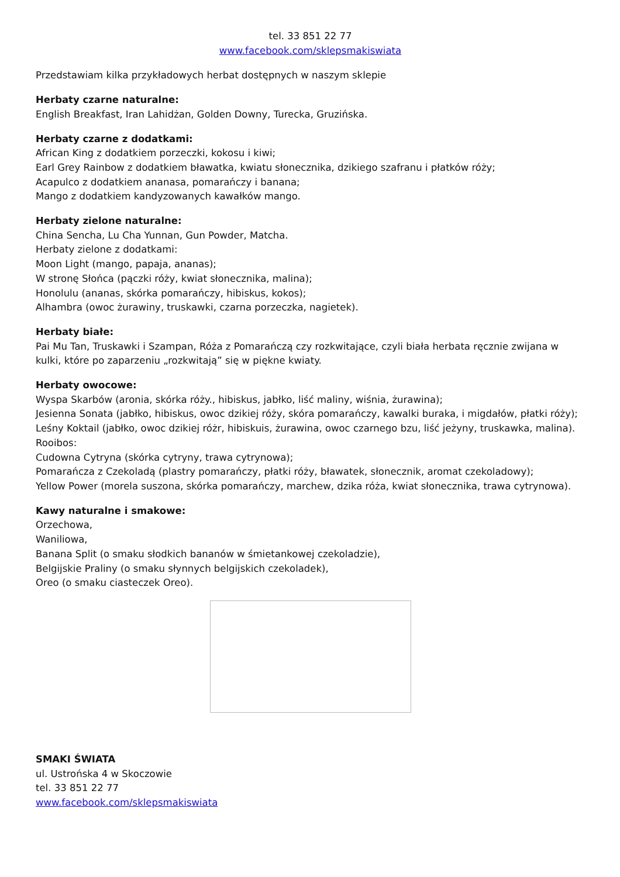tel. 33 851 22 77
www.facebook.com/sklepsmakiswiata
Przedstawiam kilka przykładowych herbat dostępnych w naszym sklepie
Herbaty czarne naturalne:
English Breakfast, Iran Lahidżan, Golden Downy, Turecka, Gruzińska.
Herbaty czarne z dodatkami:
African King z dodatkiem porzeczki, kokosu i kiwi;
Earl Grey Rainbow z dodatkiem bławatka, kwiatu słonecznika, dzikiego szafranu i płatków róży;
Acapulco z dodatkiem ananasa, pomarańczy i banana;
Mango z dodatkiem kandyzowanych kawałków mango.
Herbaty zielone naturalne:
China Sencha, Lu Cha Yunnan, Gun Powder, Matcha.
Herbaty zielone z dodatkami:
Moon Light (mango, papaja, ananas);
W stronę Słońca (pączki róży, kwiat słonecznika, malina);
Honolulu (ananas, skórka pomarańczy, hibiskus, kokos);
Alhambra (owoc żurawiny, truskawki, czarna porzeczka, nagietek).
Herbaty białe:
Pai Mu Tan, Truskawki i Szampan, Róża z Pomarańczą czy rozkwitające, czyli biała herbata ręcznie zwijana w kulki, które po zaparzeniu „rozkwitają” się w piękne kwiaty.
Herbaty owocowe:
Wyspa Skarbów (aronia, skórka róży., hibiskus, jabłko, liść maliny, wiśnia, żurawina);
Jesienna Sonata (jabłko, hibiskus, owoc dzikiej róży, skóra pomarańczy, kawalki buraka, i migdałów, płatki róży);
Leśny Koktail (jabłko, owoc dzikiej różr, hibiskuis, żurawina, owoc czarnego bzu, liść jeżyny, truskawka, malina).
Rooibos:
Cudowna Cytryna (skórka cytryny, trawa cytrynowa);
Pomarańcza z Czekoladą (plastry pomarańczy, płatki róży, bławatek, słonecznik, aromat czekoladowy);
Yellow Power (morela suszona, skórka pomarańczy, marchew, dzika róża, kwiat słonecznika, trawa cytrynowa).
Kawy naturalne i smakowe:
Orzechowa,
Waniliowa,
Banana Split (o smaku słodkich bananów w śmietankowej czekoladzie),
Belgijskie Praliny (o smaku słynnych belgijskich czekoladek),
Oreo (o smaku ciasteczek Oreo).
SMAKI ŚWIATA
ul. Ustrońska 4 w Skoczowie
tel. 33 851 22 77
www.facebook.com/sklepsmakiswiata